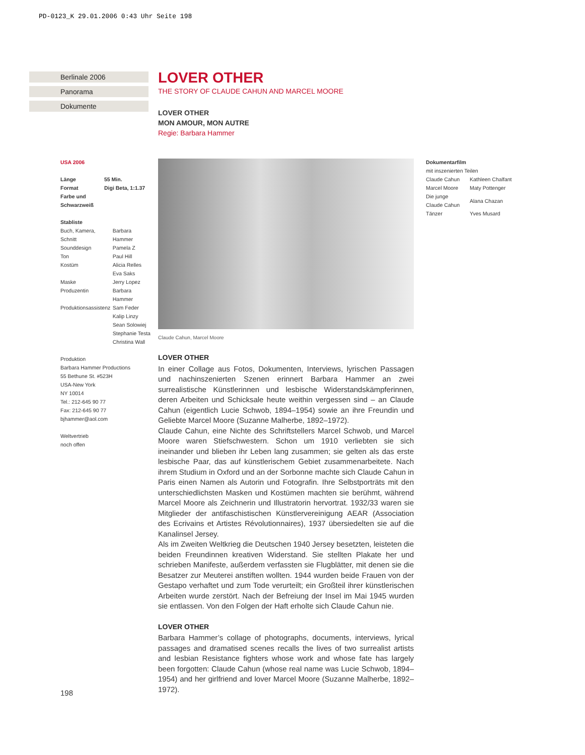PD-0123_K 29.01.2006 0:43 Uhr Seite 198
Berlinale 2006
Panorama
Dokumente
LOVER OTHER
THE STORY OF CLAUDE CAHUN AND MARCEL MOORE
LOVER OTHER
MON AMOUR, MON AUTRE
Regie: Barbara Hammer
USA 2006
| Länge | 55 Min. |
| Format | Digi Beta, 1:1.37 |
| Farbe und Schwarzweiß | |
Stabliste
| Buch, Kamera, Schnitt | Barbara Hammer |
| Sounddesign | Pamela Z |
| Ton | Paul Hill |
| Kostüm | Alicia Relles Eva Saks |
| Maske | Jerry Lopez |
| Produzentin | Barbara Hammer |
| Produktionsassistenz | Sam Feder Kalip Linzy Sean Solowiej Stephanie Testa Christina Wall |
Produktion
Barbara Hammer Productions
55 Bethune St. #523H
USA-New York
NY 10014
Tel.: 212-645 90 77
Fax: 212-645 90 77
bjhammer@aol.com
Weltvertrieb
noch offen
Claude Cahun, Marcel Moore
Dokumentarfilm
mit inszenierten Teilen
| Claude Cahun | Kathleen Chalfant |
| Marcel Moore | Maty Pottenger |
| Die junge Claude Cahun | Alana Chazan |
| Tänzer | Yves Musard |
LOVER OTHER
In einer Collage aus Fotos, Dokumenten, Interviews, lyrischen Passagen und nachinszenierten Szenen erinnert Barbara Hammer an zwei surrealistische Künstlerinnen und lesbische Widerstandskämpferinnen, deren Arbeiten und Schicksale heute weithin vergessen sind – an Claude Cahun (eigentlich Lucie Schwob, 1894–1954) sowie an ihre Freundin und Geliebte Marcel Moore (Suzanne Malherbe, 1892–1972).
Claude Cahun, eine Nichte des Schriftstellers Marcel Schwob, und Marcel Moore waren Stiefschwestern. Schon um 1910 verliebten sie sich ineinander und blieben ihr Leben lang zusammen; sie gelten als das erste lesbische Paar, das auf künstlerischem Gebiet zusammenarbeitete. Nach ihrem Studium in Oxford und an der Sorbonne machte sich Claude Cahun in Paris einen Namen als Autorin und Fotografin. Ihre Selbstporträts mit den unterschiedlichsten Masken und Kostümen machten sie berühmt, während Marcel Moore als Zeichnerin und Illustratorin hervortrat. 1932/33 waren sie Mitglieder der antifaschistischen Künstlervereinigung AEAR (Association des Ecrivains et Artistes Révolutionnaires), 1937 übersiedelten sie auf die Kanalinsel Jersey.
Als im Zweiten Weltkrieg die Deutschen 1940 Jersey besetzten, leisteten die beiden Freundinnen kreativen Widerstand. Sie stellten Plakate her und schrieben Manifeste, außerdem verfassten sie Flugblätter, mit denen sie die Besatzer zur Meuterei anstiften wollten. 1944 wurden beide Frauen von der Gestapo verhaftet und zum Tode verurteilt; ein Großteil ihrer künstlerischen Arbeiten wurde zerstört. Nach der Befreiung der Insel im Mai 1945 wurden sie entlassen. Von den Folgen der Haft erholte sich Claude Cahun nie.
LOVER OTHER
Barbara Hammer’s collage of photographs, documents, interviews, lyrical passages and dramatised scenes recalls the lives of two surrealist artists and lesbian Resistance fighters whose work and whose fate has largely been forgotten: Claude Cahun (whose real name was Lucie Schwob, 1894–1954) and her girlfriend and lover Marcel Moore (Suzanne Malherbe, 1892–1972).
198